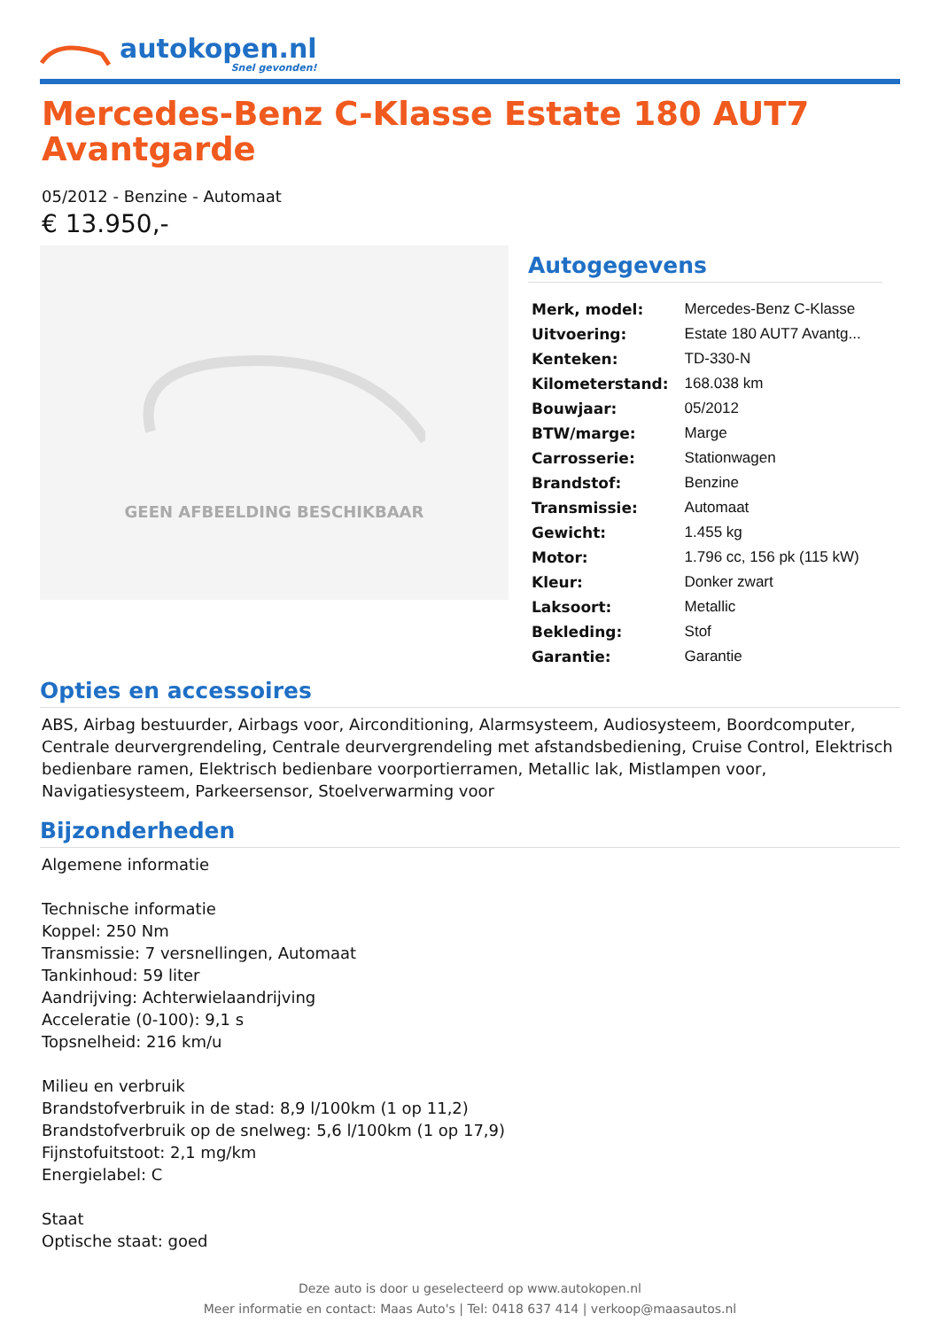autokopen.nl
Snel gevonden!
Mercedes-Benz C-Klasse Estate 180 AUT7 Avantgarde
05/2012 - Benzine - Automaat
€ 13.950,-
GEEN AFBEELDING BESCHIKBAAR
Autogegevens
| Merk, model: | Mercedes-Benz C-Klasse |
| Uitvoering: | Estate 180 AUT7 Avantg... |
| Kenteken: | TD-330-N |
| Kilometerstand: | 168.038 km |
| Bouwjaar: | 05/2012 |
| BTW/marge: | Marge |
| Carrosserie: | Stationwagen |
| Brandstof: | Benzine |
| Transmissie: | Automaat |
| Gewicht: | 1.455 kg |
| Motor: | 1.796 cc, 156 pk (115 kW) |
| Kleur: | Donker zwart |
| Laksoort: | Metallic |
| Bekleding: | Stof |
| Garantie: | Garantie |
Opties en accessoires
ABS, Airbag bestuurder, Airbags voor, Airconditioning, Alarmsysteem, Audiosysteem, Boordcomputer, Centrale deurvergrendeling, Centrale deurvergrendeling met afstandsbediening, Cruise Control, Elektrisch bedienbare ramen, Elektrisch bedienbare voorportierramen, Metallic lak, Mistlampen voor, Navigatiesysteem, Parkeersensor, Stoelverwarming voor
Bijzonderheden
Algemene informatie
Technische informatie
Koppel: 250 Nm
Transmissie: 7 versnellingen, Automaat
Tankinhoud: 59 liter
Aandrijving: Achterwielaandrijving
Acceleratie (0-100): 9,1 s
Topsnelheid: 216 km/u
Milieu en verbruik
Brandstofverbruik in de stad: 8,9 l/100km (1 op 11,2)
Brandstofverbruik op de snelweg: 5,6 l/100km (1 op 17,9)
Fijnstofuitstoot: 2,1 mg/km
Energielabel: C
Staat
Optische staat: goed
Deze auto is door u geselecteerd op www.autokopen.nl
Meer informatie en contact: Maas Auto's | Tel: 0418 637 414 | verkoop@maasautos.nl